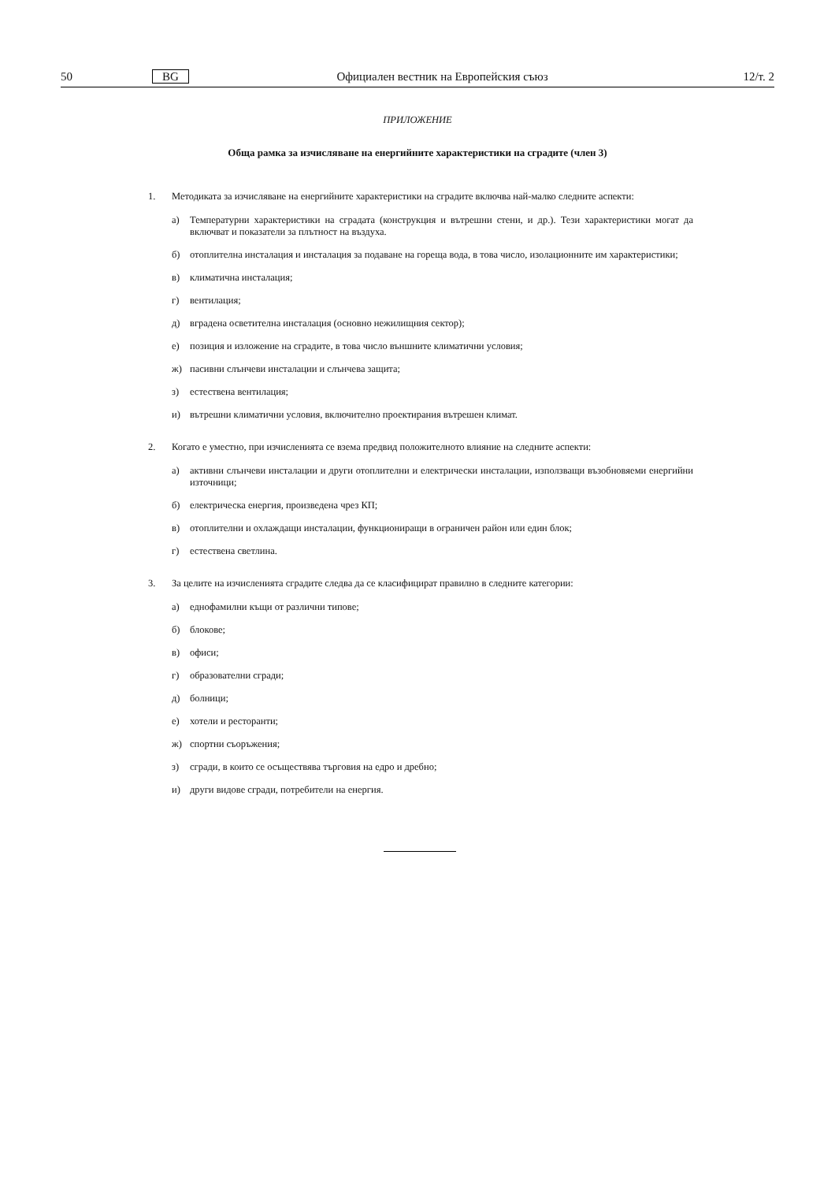50 BG Официален вестник на Европейския съюз 12/т. 2
ПРИЛОЖЕНИЕ
Обща рамка за изчисляване на енергийните характеристики на сградите (член 3)
1. Методиката за изчисляване на енергийните характеристики на сградите включва най-малко следните аспекти:
а) Температурни характеристики на сградата (конструкция и вътрешни стени, и др.). Тези характеристики могат да включват и показатели за плътност на въздуха.
б) отоплителна инсталация и инсталация за подаване на гореща вода, в това число, изолационните им характеристики;
в) климатична инсталация;
г) вентилация;
д) вградена осветителна инсталация (основно нежилищния сектор);
е) позиция и изложение на сградите, в това число външните климатични условия;
ж) пасивни слънчеви инсталации и слънчева защита;
з) естествена вентилация;
и) вътрешни климатични условия, включително проектирания вътрешен климат.
2. Когато е уместно, при изчисленията се взема предвид положителното влияние на следните аспекти:
а) активни слънчеви инсталации и други отоплителни и електрически инсталации, използващи възобновяеми енергийни източници;
б) електрическа енергия, произведена чрез КП;
в) отоплителни и охлаждащи инсталации, функциониращи в ограничен район или един блок;
г) естествена светлина.
3. За целите на изчисленията сградите следва да се класифицират правилно в следните категории:
а) еднофамилни къщи от различни типове;
б) блокове;
в) офиси;
г) образователни сгради;
д) болници;
е) хотели и ресторанти;
ж) спортни съоръжения;
з) сгради, в които се осъществява търговия на едро и дребно;
и) други видове сгради, потребители на енергия.